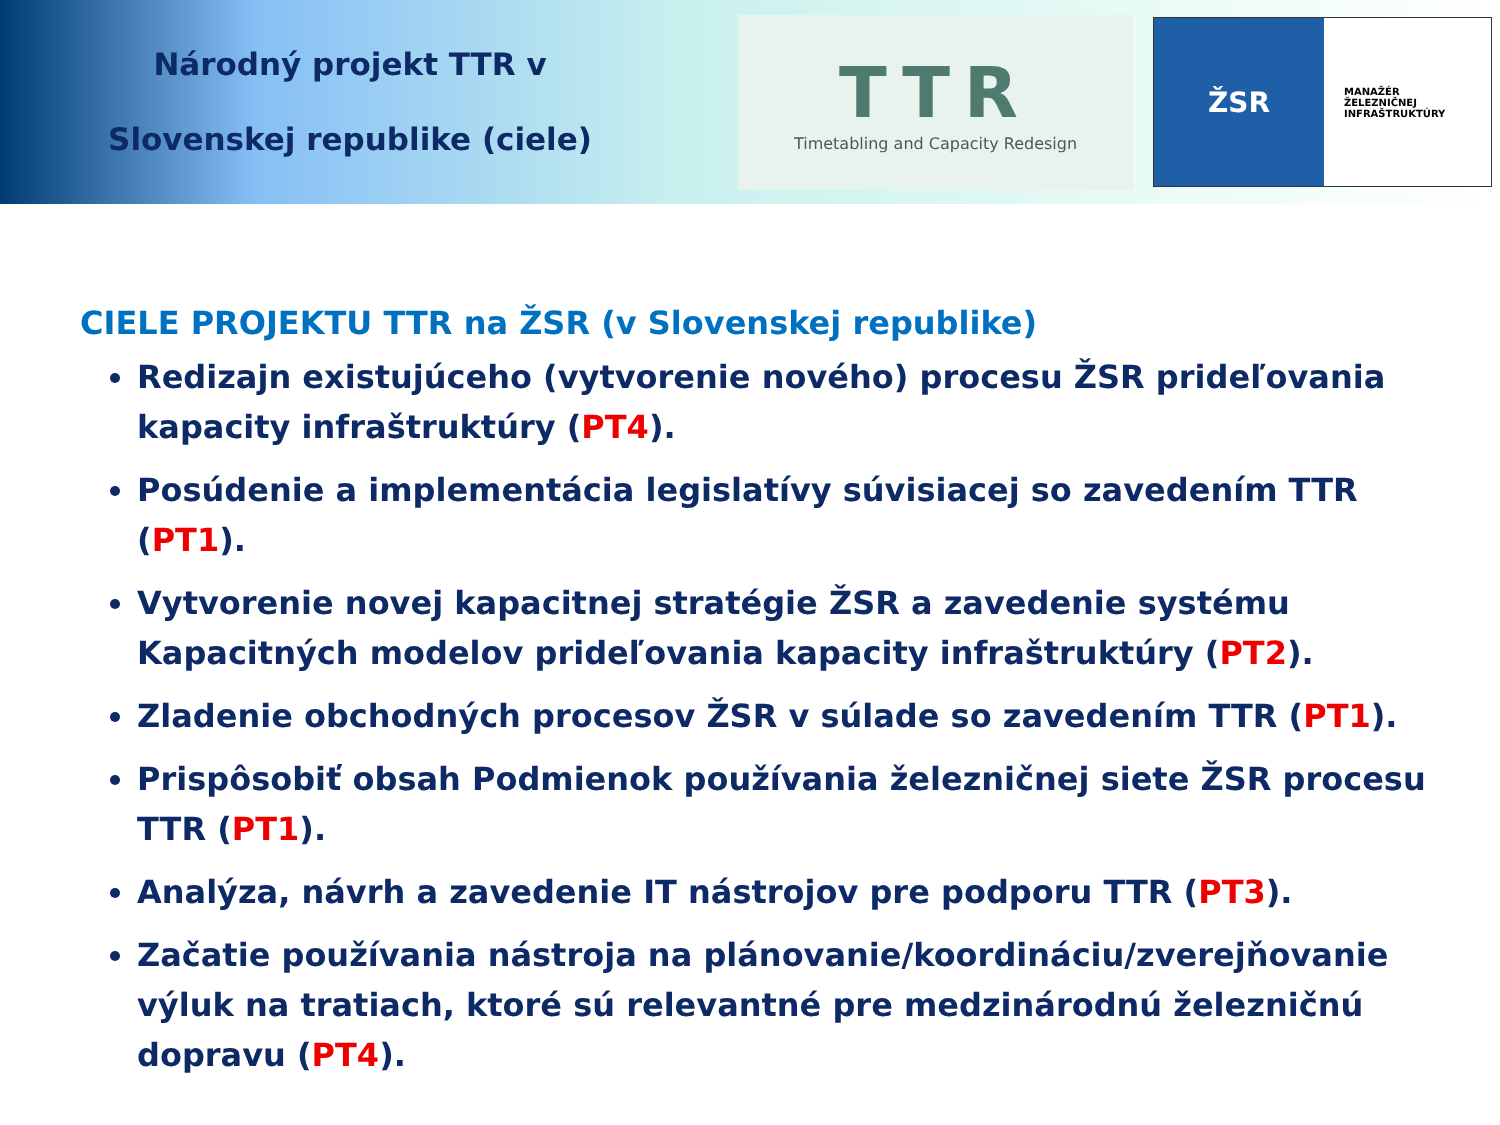Národný projekt TTR v
Slovenskej republike (ciele)
TTR
Timetabling and Capacity Redesign
ŽSR
MANAŽÉR
ŽELEZNIČNEJ
INFRAŠTRUKTÚRY
CIELE PROJEKTU TTR na ŽSR (v Slovenskej republike)
Redizajn existujúceho (vytvorenie nového) procesu ŽSR prideľovania kapacity infraštruktúry (PT4).
Posúdenie a implementácia legislatívy súvisiacej so zavedením TTR (PT1).
Vytvorenie novej kapacitnej stratégie ŽSR a zavedenie systému Kapacitných modelov prideľovania kapacity infraštruktúry (PT2).
Zladenie obchodných procesov ŽSR v súlade so zavedením TTR (PT1).
Prispôsobiť obsah Podmienok používania železničnej siete ŽSR procesu TTR (PT1).
Analýza, návrh a zavedenie IT nástrojov pre podporu TTR (PT3).
Začatie používania nástroja na plánovanie/koordináciu/zverejňovanie výluk na tratiach, ktoré sú relevantné pre medzinárodnú železničnú dopravu (PT4).